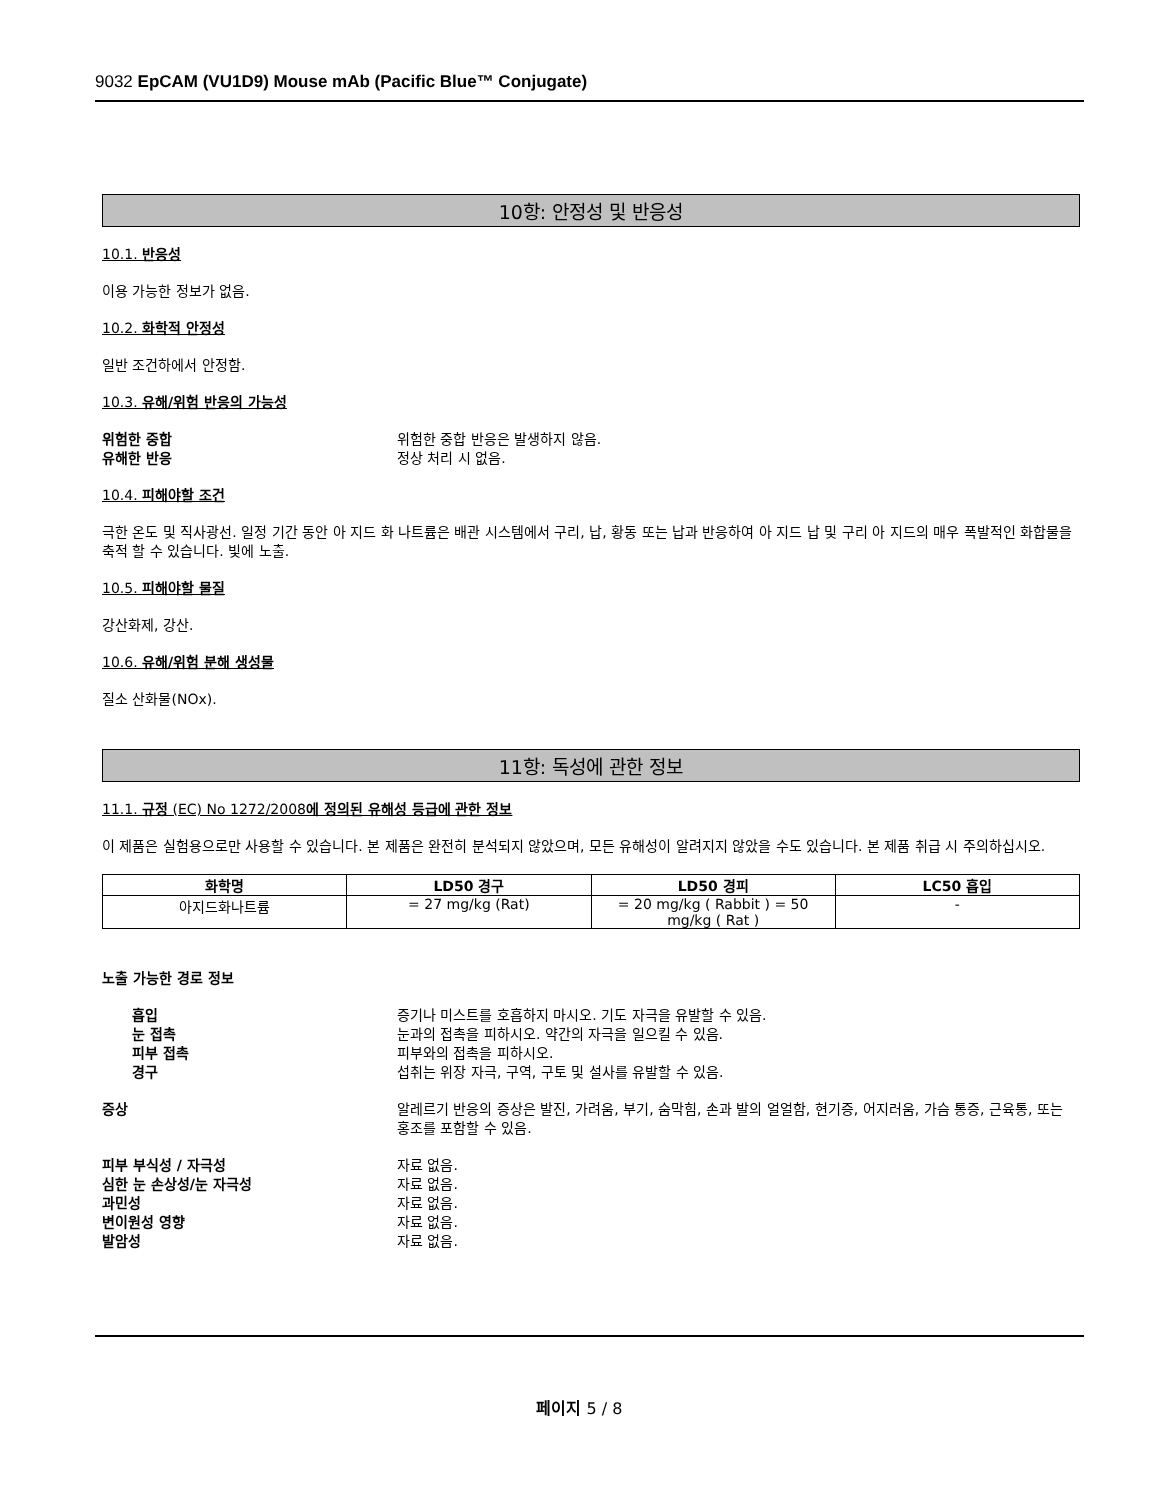9032 EpCAM (VU1D9) Mouse mAb (Pacific Blue™ Conjugate)
10항: 안정성 및 반응성
10.1. 반응성
이용 가능한 정보가 없음.
10.2. 화학적 안정성
일반 조건하에서 안정함.
10.3. 유해/위험 반응의 가능성
위험한 중합 위험한 중합 반응은 발생하지 않음.
유해한 반응 정상 처리 시 없음.
10.4. 피해야할 조건
극한 온도 및 직사광선. 일정 기간 동안 아 지드 화 나트륨은 배관 시스템에서 구리, 납, 황동 또는 납과 반응하여 아 지드 납 및 구리 아 지드의 매우 폭발적인 화합물을 축적 할 수 있습니다. 빛에 노출.
10.5. 피해야할 물질
강산화제, 강산.
10.6. 유해/위험 분해 생성물
질소 산화물(NOx).
11항: 독성에 관한 정보
11.1. 규정 (EC) No 1272/2008에 정의된 유해성 등급에 관한 정보
이 제품은 실험용으로만 사용할 수 있습니다. 본 제품은 완전히 분석되지 않았으며, 모든 유해성이 알려지지 않았을 수도 있습니다. 본 제품 취급 시 주의하십시오.
| 화학명 | LD50 경구 | LD50 경피 | LC50 흡입 |
| --- | --- | --- | --- |
| 아지드화나트륨 | = 27 mg/kg (Rat) | = 20 mg/kg ( Rabbit ) = 50 mg/kg ( Rat ) | - |
노출 가능한 경로 정보
흡입 증기나 미스트를 호흡하지 마시오. 기도 자극을 유발할 수 있음.
눈 접촉 눈과의 접촉을 피하시오. 약간의 자극을 일으킬 수 있음.
피부 접촉 피부와의 접촉을 피하시오.
경구 섭취는 위장 자극, 구역, 구토 및 설사를 유발할 수 있음.
증상 알레르기 반응의 증상은 발진, 가려움, 부기, 숨막힘, 손과 발의 얼얼함, 현기증, 어지러움, 가슴 통증, 근육통, 또는 홍조를 포함할 수 있음.
피부 부식성 / 자극성 자료 없음.
심한 눈 손상성/눈 자극성 자료 없음.
과민성 자료 없음.
변이원성 영향 자료 없음.
발암성 자료 없음.
페이지 5 / 8